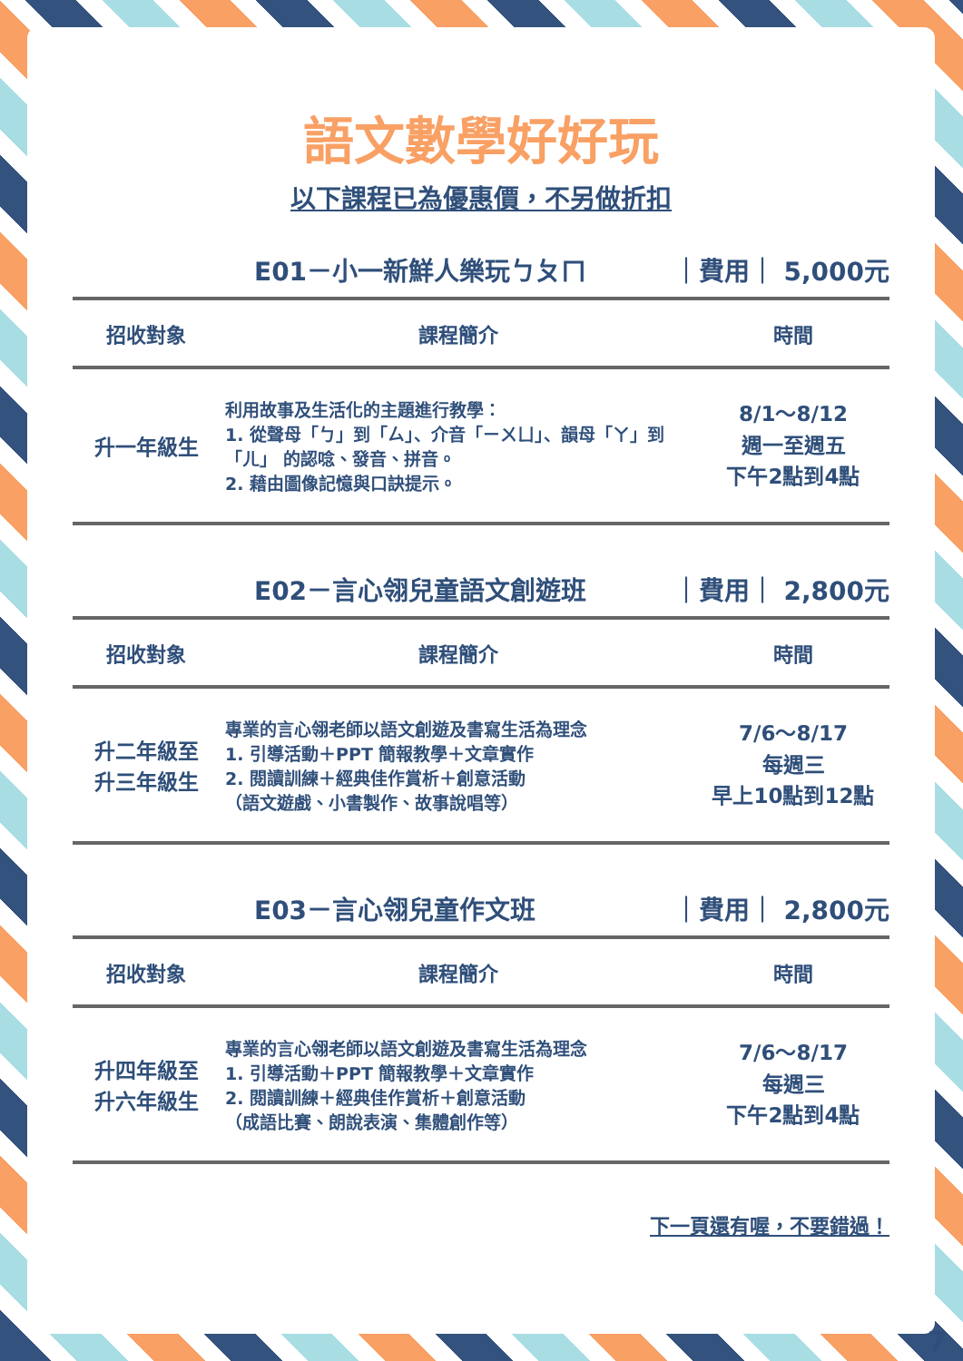語文數學好好玩
以下課程已為優惠價，不另做折扣
E01－小一新鮮人樂玩ㄅㄆㄇ ｜費用｜ 5,000元
| 招收對象 | 課程簡介 | 時間 |
| --- | --- | --- |
| 升一年級生 | 利用故事及生活化的主題進行教學： 1. 從聲母「ㄅ」到「ㄙ」、介音「ㄧㄨㄩ」、韻母「ㄚ」到「ㄦ」 的認唸、發音、拼音。 2. 藉由圖像記憶與口訣提示。 | 8/1～8/12 週一至週五 下午2點到4點 |
E02－言心翎兒童語文創遊班 ｜費用｜ 2,800元
| 招收對象 | 課程簡介 | 時間 |
| --- | --- | --- |
| 升二年級至 升三年級生 | 專業的言心翎老師以語文創遊及書寫生活為理念 1. 引導活動＋PPT 簡報教學＋文章實作 2. 閱讀訓練＋經典佳作賞析＋創意活動 （語文遊戲、小書製作、故事說唱等） | 7/6～8/17 每週三 早上10點到12點 |
E03－言心翎兒童作文班 ｜費用｜ 2,800元
| 招收對象 | 課程簡介 | 時間 |
| --- | --- | --- |
| 升四年級至 升六年級生 | 專業的言心翎老師以語文創遊及書寫生活為理念 1. 引導活動＋PPT 簡報教學＋文章實作 2. 閱讀訓練＋經典佳作賞析＋創意活動 （成語比賽、朗說表演、集體創作等） | 7/6～8/17 每週三 下午2點到4點 |
下一頁還有喔，不要錯過！
7